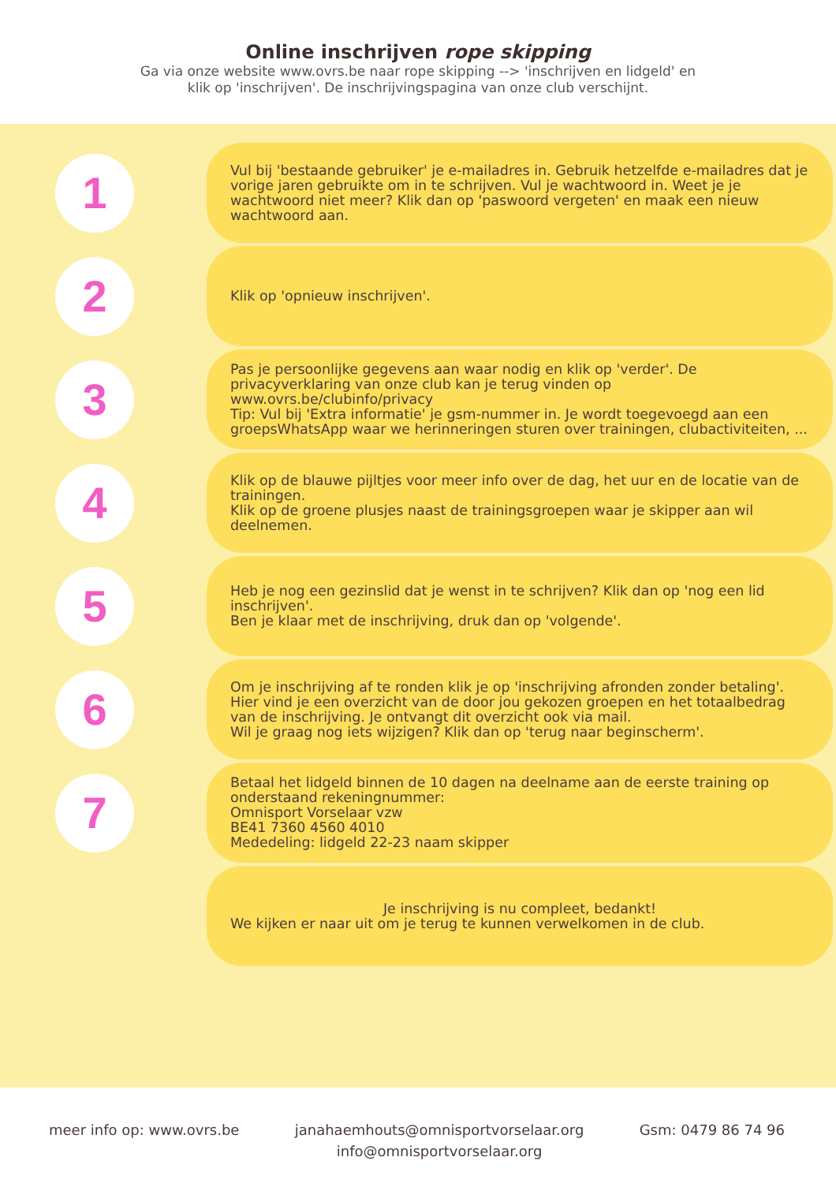Online inschrijven rope skipping
Ga via onze website www.ovrs.be naar rope skipping --> 'inschrijven en lidgeld' en
klik op 'inschrijven'. De inschrijvingspagina van onze club verschijnt.
1
Vul bij 'bestaande gebruiker' je e-mailadres in. Gebruik hetzelfde e-mailadres dat je vorige jaren gebruikte om in te schrijven. Vul je wachtwoord in. Weet je je wachtwoord niet meer? Klik dan op 'paswoord vergeten' en maak een nieuw wachtwoord aan.
2
Klik op 'opnieuw inschrijven'.
3
Pas je persoonlijke gegevens aan waar nodig en klik op 'verder'. De privacyverklaring van onze club kan je terug vinden op www.ovrs.be/clubinfo/privacy
Tip: Vul bij 'Extra informatie' je gsm-nummer in. Je wordt toegevoegd aan een groepsWhatsApp waar we herinneringen sturen over trainingen, clubactiviteiten, ...
4
Klik op de blauwe pijltjes voor meer info over de dag, het uur en de locatie van de trainingen.
Klik op de groene plusjes naast de trainingsgroepen waar je skipper aan wil deelnemen.
5
Heb je nog een gezinslid dat je wenst in te schrijven? Klik dan op 'nog een lid inschrijven'.
Ben je klaar met de inschrijving, druk dan op 'volgende'.
6
Om je inschrijving af te ronden klik je op 'inschrijving afronden zonder betaling'. Hier vind je een overzicht van de door jou gekozen groepen en het totaalbedrag van de inschrijving. Je ontvangt dit overzicht ook via mail.
Wil je graag nog iets wijzigen? Klik dan op 'terug naar beginscherm'.
7
Betaal het lidgeld binnen de 10 dagen na deelname aan de eerste training op onderstaand rekeningnummer:
Omnisport Vorselaar vzw
BE41 7360 4560 4010
Mededeling: lidgeld 22-23 naam skipper
Je inschrijving is nu compleet, bedankt!
We kijken er naar uit om je terug te kunnen verwelkomen in de club.
meer info op: www.ovrs.be janahaemhouts@omnisportvorselaar.org
info@omnisportvorselaar.org
Gsm: 0479 86 74 96